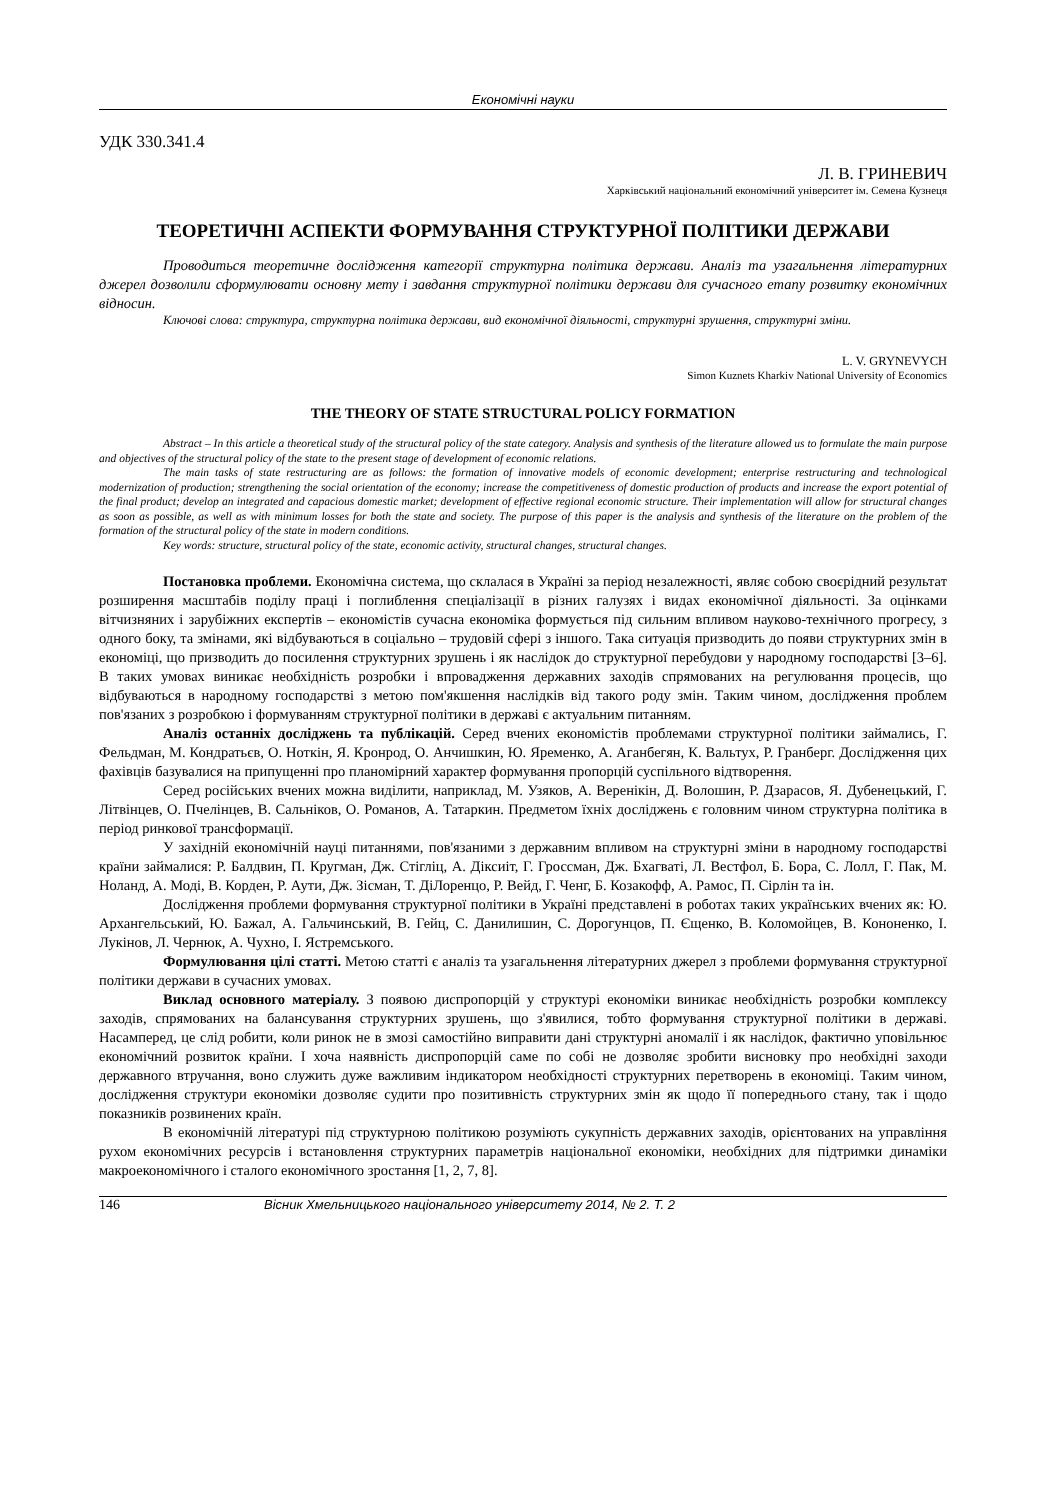Економічні науки
УДК 330.341.4
Л. В. ГРИНЕВИЧ
Харківський національний економічний університет ім. Семена Кузнеця
ТЕОРЕТИЧНІ АСПЕКТИ ФОРМУВАННЯ СТРУКТУРНОЇ ПОЛІТИКИ ДЕРЖАВИ
Проводиться теоретичне дослідження категорії структурна політика держави. Аналіз та узагальнення літературних джерел дозволили сформулювати основну мету і завдання структурної політики держави для сучасного етапу розвитку економічних відносин.
Ключові слова: структура, структурна політика держави, вид економічної діяльності, структурні зрушення, структурні зміни.
L. V. GRYNEVYCH
Simon Kuznets Kharkiv National University of Economics
THE THEORY OF STATE STRUCTURAL POLICY FORMATION
Abstract – In this article a theoretical study of the structural policy of the state category. Analysis and synthesis of the literature allowed us to formulate the main purpose and objectives of the structural policy of the state to the present stage of development of economic relations.
The main tasks of state restructuring are as follows: the formation of innovative models of economic development; enterprise restructuring and technological modernization of production; strengthening the social orientation of the economy; increase the competitiveness of domestic production of products and increase the export potential of the final product; develop an integrated and capacious domestic market; development of effective regional economic structure. Their implementation will allow for structural changes as soon as possible, as well as with minimum losses for both the state and society. The purpose of this paper is the analysis and synthesis of the literature on the problem of the formation of the structural policy of the state in modern conditions.
Key words: structure, structural policy of the state, economic activity, structural changes, structural changes.
Постановка проблеми. Економічна система, що склалася в Україні за період незалежності, являє собою своєрідний результат розширення масштабів поділу праці і поглиблення спеціалізації в різних галузях і видах економічної діяльності. За оцінками вітчизняних і зарубіжних експертів – економістів сучасна економіка формується під сильним впливом науково-технічного прогресу, з одного боку, та змінами, які відбуваються в соціально – трудовій сфері з іншого. Така ситуація призводить до появи структурних змін в економіці, що призводить до посилення структурних зрушень і як наслідок до структурної перебудови у народному господарстві [3–6]. В таких умовах виникає необхідність розробки і впровадження державних заходів спрямованих на регулювання процесів, що відбуваються в народному господарстві з метою пом'якшення наслідків від такого роду змін. Таким чином, дослідження проблем пов'язаних з розробкою і формуванням структурної політики в державі є актуальним питанням.
Аналіз останніх досліджень та публікацій. Серед вчених економістів проблемами структурної політики займались, Г. Фельдман, М. Кондратьєв, О. Ноткін, Я. Кронрод, О. Анчишкин, Ю. Яременко, А. Аганбегян, К. Вальтух, Р. Гранберг. Дослідження цих фахівців базувалися на припущенні про планомірний характер формування пропорцій суспільного відтворення.
Серед російських вчених можна виділити, наприклад, М. Узяков, А. Веренікін, Д. Волошин, Р. Дзарасов, Я. Дубенецький, Г. Літвінцев, О. Пчелінцев, В. Сальніков, О. Романов, А. Татаркин. Предметом їхніх досліджень є головним чином структурна політика в період ринкової трансформації.
У західній економічній науці питаннями, пов'язаними з державним впливом на структурні зміни в народному господарстві країни займалися: Р. Балдвин, П. Кругман, Дж. Стігліц, А. Діксиіт, Г. Гроссман, Дж. Бхагваті, Л. Вестфол, Б. Бора, С. Лолл, Г. Пак, М. Ноланд, А. Моді, В. Корден, Р. Аути, Дж. Зісман, Т. ДіЛоренцо, Р. Вейд, Г. Ченг, Б. Козакофф, А. Рамос, П. Сірлін та ін.
Дослідження проблеми формування структурної політики в Україні представлені в роботах таких українських вчених як: Ю. Архангельський, Ю. Бажал, А. Гальчинський, В. Гейц, С. Данилишин, С. Дорогунцов, П. Єщенко, В. Коломойцев, В. Кононенко, І. Лукінов, Л. Чернюк, А. Чухно, І. Ястремського.
Формулювання цілі статті. Метою статті є аналіз та узагальнення літературних джерел з проблеми формування структурної політики держави в сучасних умовах.
Виклад основного матеріалу. З появою диспропорцій у структурі економіки виникає необхідність розробки комплексу заходів, спрямованих на балансування структурних зрушень, що з'явилися, тобто формування структурної політики в державі. Насамперед, це слід робити, коли ринок не в змозі самостійно виправити дані структурні аномалії і як наслідок, фактично уповільнює економічний розвиток країни. І хоча наявність диспропорцій саме по собі не дозволяє зробити висновку про необхідні заходи державного втручання, воно служить дуже важливим індикатором необхідності структурних перетворень в економіці. Таким чином, дослідження структури економіки дозволяє судити про позитивність структурних змін як щодо її попереднього стану, так і щодо показників розвинених країн.
В економічній літературі під структурною політикою розуміють сукупність державних заходів, орієнтованих на управління рухом економічних ресурсів і встановлення структурних параметрів національної економіки, необхідних для підтримки динаміки макроекономічного і сталого економічного зростання [1, 2, 7, 8].
146 Вісник Хмельницького національного університету 2014, № 2. Т. 2